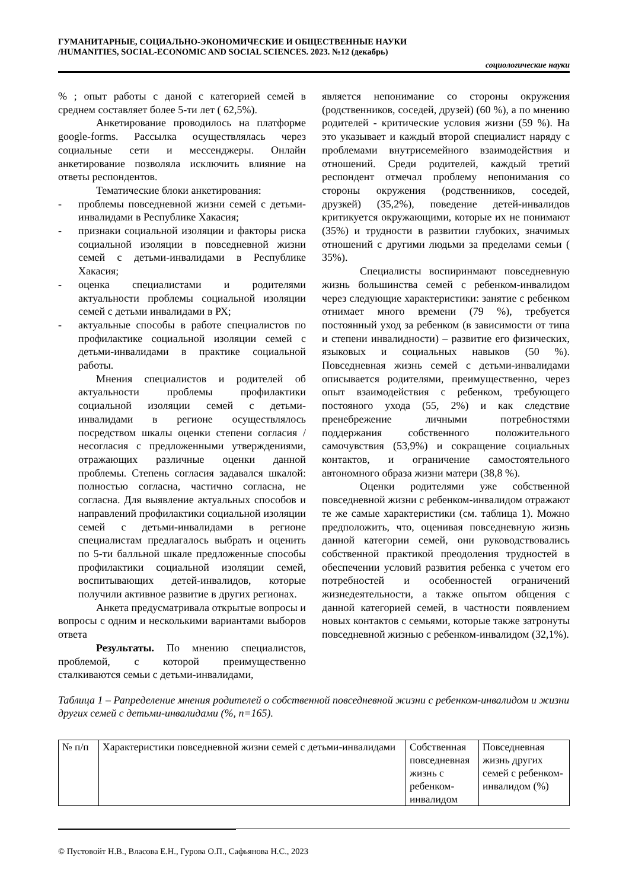ГУМАНИТАРНЫЕ, СОЦИАЛЬНО-ЭКОНОМИЧЕСКИЕ И ОБЩЕСТВЕННЫЕ НАУКИ
/HUMANITIES, SOCIAL-ECONOMIC AND SOCIAL SCIENCES. 2023. №12 (декабрь)
социологические науки
% ; опыт работы с даной с категорией семей в среднем составляет более 5-ти лет ( 62,5%).
Анкетирование проводилось на платформе google-forms. Рассылка осуществлялась через социальные сети и мессенджеры. Онлайн анкетирование позволяла исключить влияние на ответы респондентов.
Тематические блоки анкетирования:
- проблемы повседневной жизни семей с детьми-инвалидами в Республике Хакасия;
- признаки социальной изоляции и факторы риска социальной изоляции в повседневной жизни семей с детьми-инвалидами в Республике Хакасия;
- оценка специалистами и родителями актуальности проблемы социальной изоляции семей с детьми инвалидами в РХ;
- актуальные способы в работе специалистов по профилактике социальной изоляции семей с детьми-инвалидами в практике социальной работы.
Мнения специалистов и родителей об актуальности проблемы профилактики социальной изоляции семей с детьми-инвалидами в регионе осуществлялось посредством шкалы оценки степени согласия / несогласия с предложенными утверждениями, отражающих различные оценки данной проблемы. Степень согласия задавался шкалой: полностью согласна, частично согласна, не согласна. Для выявление актуальных способов и направлений профилактики социальной изоляции семей с детьми-инвалидами в регионе специалистам предлагалось выбрать и оценить по 5-ти балльной шкале предложенные способы профилактики социальной изоляции семей, воспитывающих детей-инвалидов, которые получили активное развитие в других регионах.
Анкета предусматривала открытые вопросы и вопросы с одним и несколькими вариантами выборов ответа
Результаты. По мнению специалистов, проблемой, с которой преимущественно сталкиваются семьи с детьми-инвалидами,
является непонимание со стороны окружения (родственников, соседей, друзей) (60 %), а по мнению родителей - критические условия жизни (59 %). На это указывает и каждый второй специалист наряду с проблемами внутрисемейного взаимодействия и отношений. Среди родителей, каждый третий респондент отмечал проблему непонимания со стороны окружения (родственников, соседей, друзкей) (35,2%), поведение детей-инвалидов критикуется окружающими, которые их не понимают (35%) и трудности в развитии глубоких, значимых отношений с другими людьми за пределами семьи ( 35%).
Специалисты воспиринмают повседневную жизнь большинства семей с ребенком-инвалидом через следующие характеристики: занятие с ребенком отнимает много времени (79 %), требуется постоянный уход за ребенком (в зависимости от типа и степени инвалидности) – развитие его физических, языковых и социальных навыков (50 %). Повседневная жизнь семей с детьми-инвалидами описывается родителями, преимущественно, через опыт взаимодействия с ребенком, требующего постояного ухода (55, 2%) и как следствие пренебрежение личными потребностями поддержания собственного положительного самочувствия (53,9%) и сокращение социальных контактов, и ограничение самостоятельного автономного образа жизни матери (38,8 %).
Оценки родителями уже собственной повседневной жизни с ребенком-инвалидом отражают те же самые характеристики (см. таблица 1). Можно предположить, что, оценивая повседневную жизнь данной категории семей, они руководствовались собственной практикой преодоления трудностей в обеспечении условий развития ребенка с учетом его потребностей и особенностей ограничений жизнедеятельности, а также опытом общения с данной категорией семей, в частности появлением новых контактов с семьями, которые также затронуты повседневной жизнью с ребенком-инвалидом (32,1%).
Таблица 1 – Рапределение мнения родителей о собственной повседневной жизни с ребенком-инвалидом и жизни других семей с детьми-инвалидами (%, n=165).
| № п/п | Характеристики повседневной жизни семей с детьми-инвалидами | Собственная повседневная жизнь с ребенком-инвалидом | Повседневная жизнь других семей с ребенком-инвалидом (%) |
© Пустовойт Н.В., Власова Е.Н., Гурова О.П., Сафьянова Н.С., 2023